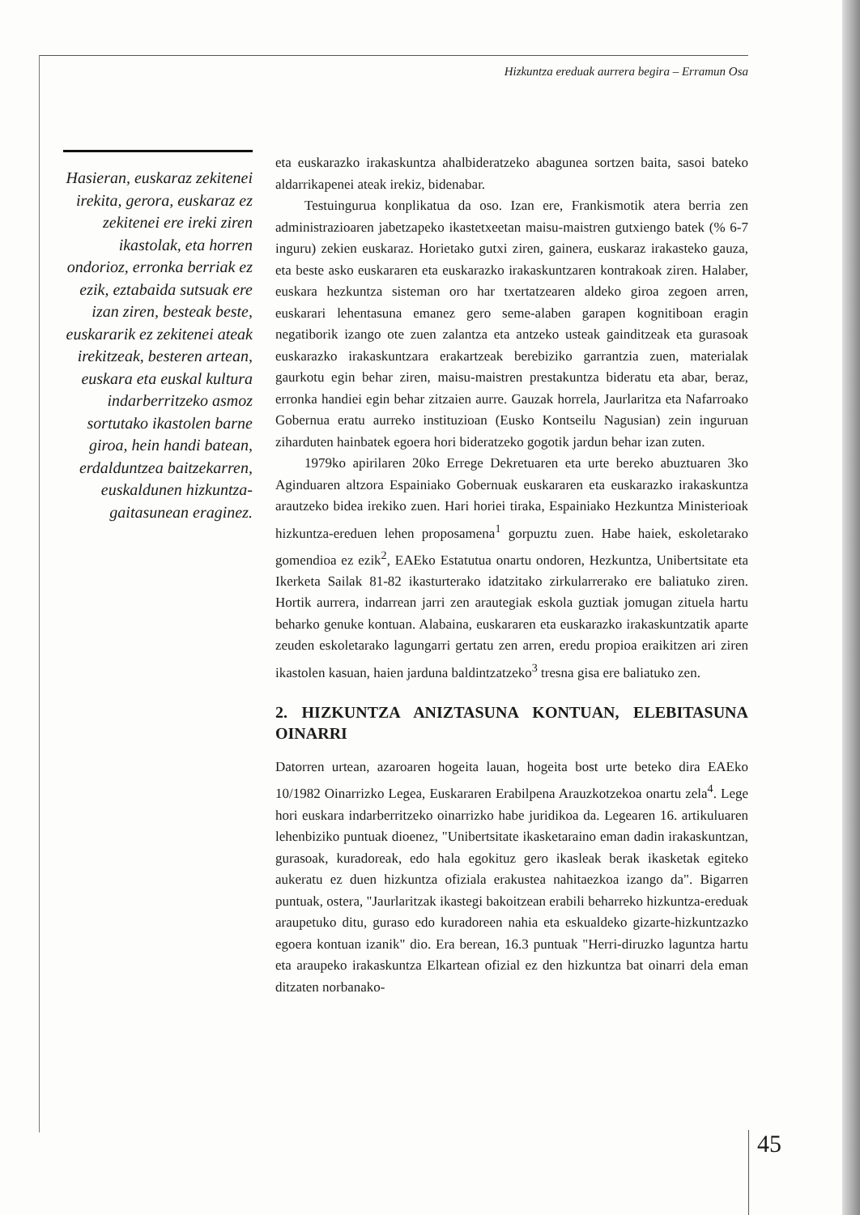Hizkuntza ereduak aurrera begira – Erramun Osa
Hasieran, euskaraz zekitenei irekita, gerora, euskaraz ez zekitenei ere ireki ziren ikastolak, eta horren ondorioz, erronka berriak ez ezik, eztabaida sutsuak ere izan ziren, besteak beste, euskararik ez zekitenei ateak irekitzeak, besteren artean, euskara eta euskal kultura indarberritzeko asmoz sortutako ikastolen barne giroa, hein handi batean, erdalduntzea baitzekarren, euskaldunen hizkuntza-gaitasunean eraginez.
eta euskarazko irakaskuntza ahalbideratzeko abagunea sortzen baita, sasoi bateko aldarrikapenei ateak irekiz, bidenabar.
Testuingurua konplikatua da oso. Izan ere, Frankismotik atera berria zen administrazioaren jabetzapeko ikastetxeetan maisu-maistren gutxiengo batek (% 6-7 inguru) zekien euskaraz. Horietako gutxi ziren, gainera, euskaraz irakasteko gauza, eta beste asko euskararen eta euskarazko irakaskuntzaren kontrakoak ziren. Halaber, euskara hezkuntza sisteman oro har txertatzearen aldeko giroa zegoen arren, euskarari lehentasuna emanez gero seme-alaben garapen kognitiboan eragin negatiborik izango ote zuen zalantza eta antzeko usteak gainditzeak eta gurasoak euskarazko irakaskuntzara erakartzeak berebiziko garrantzia zuen, materialak gaurkotu egin behar ziren, maisu-maistren prestakuntza bideratu eta abar, beraz, erronka handiei egin behar zitzaien aurre. Gauzak horrela, Jaurlaritza eta Nafarroako Gobernua eratu aurreko instituzioan (Eusko Kontseilu Nagusian) zein inguruan ziharduten hainbatek egoera hori bideratzeko gogotik jardun behar izan zuten.
1979ko apirilaren 20ko Errege Dekretuaren eta urte bereko abuztuaren 3ko Aginduaren altzora Espainiako Gobernuak euskararen eta euskarazko irakaskuntza arautzeko bidea irekiko zuen. Hari horiei tiraka, Espainiako Hezkuntza Ministerioak hizkuntza-ereduen lehen proposamena<sup>1</sup> gorpuztu zuen. Habe haiek, eskoletarako gomendioa ez ezik<sup>2</sup>, EAEko Estatutua onartu ondoren, Hezkuntza, Unibertsitate eta Ikerketa Sailak 81-82 ikasturterako idatzitako zirkularrerako ere baliatuko ziren. Hortik aurrera, indarrean jarri zen arautegiak eskola guztiak jomugan zituela hartu beharko genuke kontuan. Alabaina, euskararen eta euskarazko irakaskuntzatik aparte zeuden eskoletarako lagungarri gertatu zen arren, eredu propioa eraikitzen ari ziren ikastolen kasuan, haien jarduna baldintzatzeko<sup>3</sup> tresna gisa ere baliatuko zen.
2. HIZKUNTZA ANIZTASUNA KONTUAN, ELEBITASUNA OINARRI
Datorren urtean, azaroaren hogeita lauan, hogeita bost urte beteko dira EAEko 10/1982 Oinarrizko Legea, Euskararen Erabilpena Arauzkotzekoa onartu zela<sup>4</sup>. Lege hori euskara indarberritzeko oinarrizko habe juridikoa da. Legearen 16. artikuluaren lehenbiziko puntuak dioenez, "Unibertsitate ikasketaraino eman dadin irakaskuntzan, gurasoak, kuradoreak, edo hala egokituz gero ikasleak berak ikasketak egiteko aukeratu ez duen hizkuntza ofiziala erakustea nahitaezkoa izango da". Bigarren puntuak, ostera, "Jaurlaritzak ikastegi bakoitzean erabili beharreko hizkuntza-ereduak araupetuko ditu, guraso edo kuradoreen nahia eta eskualdeko gizarte-hizkuntzazko egoera kontuan izanik" dio. Era berean, 16.3 puntuak "Herri-diruzko laguntza hartu eta araupeko irakaskuntza Elkartean ofizial ez den hizkuntza bat oinarri dela eman ditzaten norbanako-
45